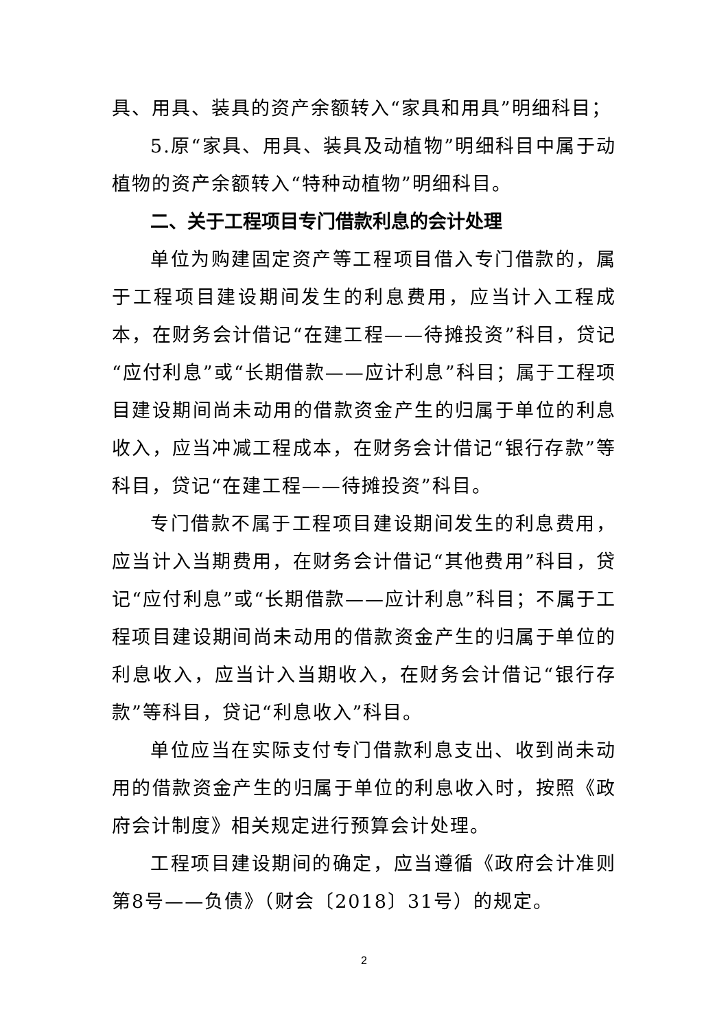具、用具、装具的资产余额转入“家具和用具”明细科目；
5.原“家具、用具、装具及动植物”明细科目中属于动植物的资产余额转入“特种动植物”明细科目。
二、关于工程项目专门借款利息的会计处理
单位为购建固定资产等工程项目借入专门借款的，属于工程项目建设期间发生的利息费用，应当计入工程成本，在财务会计借记“在建工程——待摊投资”科目，贷记“应付利息”或“长期借款——应计利息”科目；属于工程项目建设期间尚未动用的借款资金产生的归属于单位的利息收入，应当冲减工程成本，在财务会计借记“银行存款”等科目，贷记“在建工程——待摊投资”科目。
专门借款不属于工程项目建设期间发生的利息费用，应当计入当期费用，在财务会计借记“其他费用”科目，贷记“应付利息”或“长期借款——应计利息”科目；不属于工程项目建设期间尚未动用的借款资金产生的归属于单位的利息收入，应当计入当期收入，在财务会计借记“银行存款”等科目，贷记“利息收入”科目。
单位应当在实际支付专门借款利息支出、收到尚未动用的借款资金产生的归属于单位的利息收入时，按照《政府会计制度》相关规定进行预算会计处理。
工程项目建设期间的确定，应当遵循《政府会计准则第8号——负债》（财会〔2018〕31号）的规定。
2